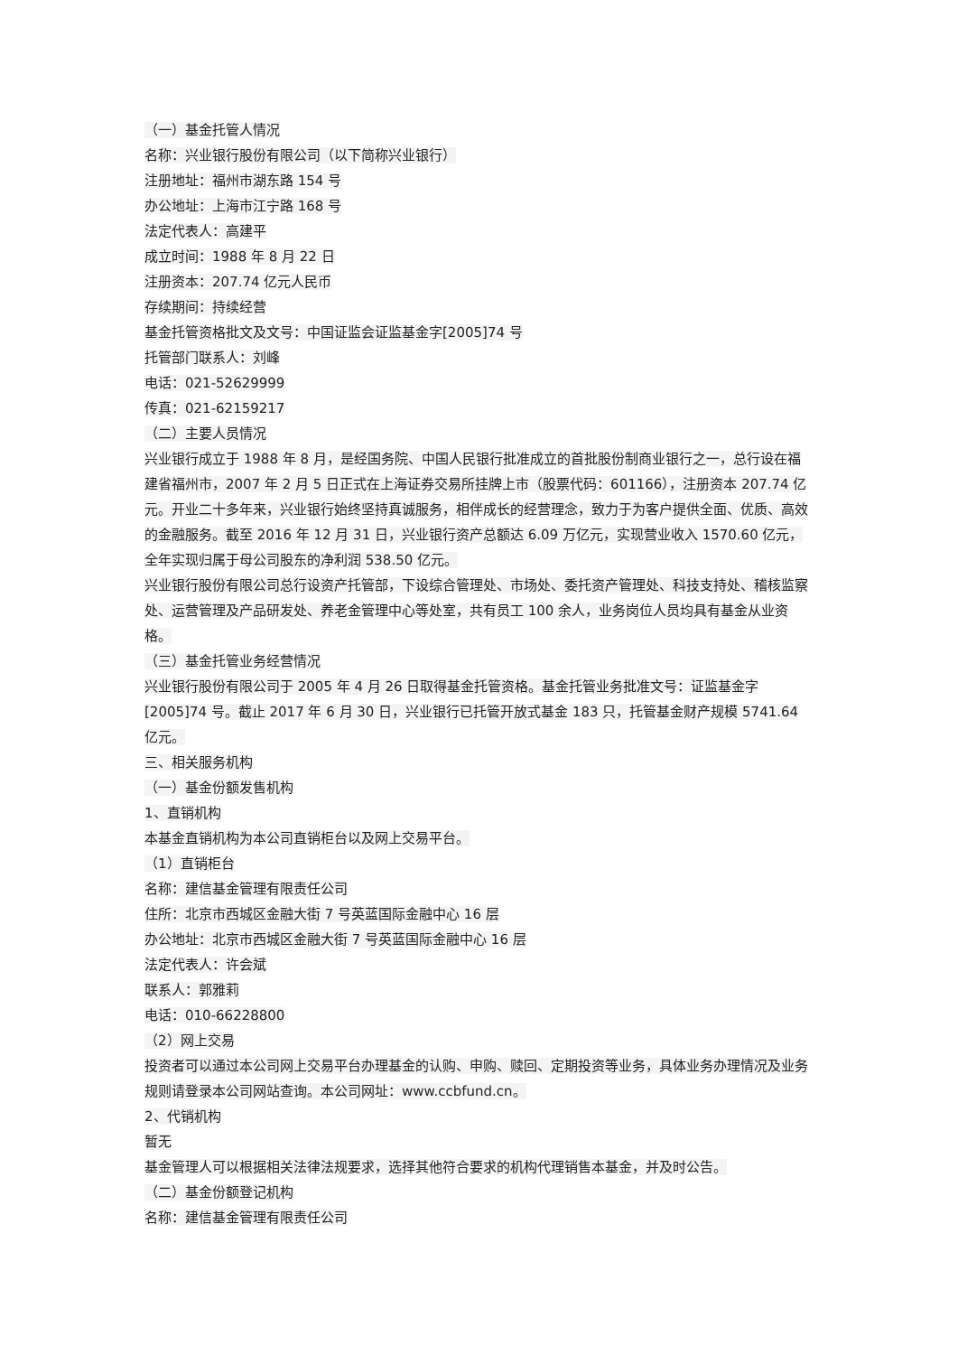（一）基金托管人情况
名称：兴业银行股份有限公司（以下简称兴业银行）
注册地址：福州市湖东路 154 号
办公地址：上海市江宁路 168 号
法定代表人：高建平
成立时间：1988 年 8 月 22 日
注册资本：207.74 亿元人民币
存续期间：持续经营
基金托管资格批文及文号：中国证监会证监基金字[2005]74 号
托管部门联系人：刘峰
电话：021-52629999
传真：021-62159217
（二）主要人员情况
兴业银行成立于 1988 年 8 月，是经国务院、中国人民银行批准成立的首批股份制商业银行之一，总行设在福建省福州市，2007 年 2 月 5 日正式在上海证券交易所挂牌上市（股票代码：601166），注册资本 207.74 亿元。开业二十多年来，兴业银行始终坚持真诚服务，相伴成长的经营理念，致力于为客户提供全面、优质、高效的金融服务。截至 2016 年 12 月 31 日，兴业银行资产总额达 6.09 万亿元，实现营业收入 1570.60 亿元，全年实现归属于母公司股东的净利润 538.50 亿元。
兴业银行股份有限公司总行设资产托管部，下设综合管理处、市场处、委托资产管理处、科技支持处、稽核监察处、运营管理及产品研发处、养老金管理中心等处室，共有员工 100 余人，业务岗位人员均具有基金从业资格。
（三）基金托管业务经营情况
兴业银行股份有限公司于 2005 年 4 月 26 日取得基金托管资格。基金托管业务批准文号：证监基金字[2005]74 号。截止 2017 年 6 月 30 日，兴业银行已托管开放式基金 183 只，托管基金财产规模 5741.64 亿元。
三、相关服务机构
（一）基金份额发售机构
1、直销机构
本基金直销机构为本公司直销柜台以及网上交易平台。
（1）直销柜台
名称：建信基金管理有限责任公司
住所：北京市西城区金融大街 7 号英蓝国际金融中心 16 层
办公地址：北京市西城区金融大街 7 号英蓝国际金融中心 16 层
法定代表人：许会斌
联系人：郭雅莉
电话：010-66228800
（2）网上交易
投资者可以通过本公司网上交易平台办理基金的认购、申购、赎回、定期投资等业务，具体业务办理情况及业务规则请登录本公司网站查询。本公司网址：www.ccbfund.cn。
2、代销机构
暂无
基金管理人可以根据相关法律法规要求，选择其他符合要求的机构代理销售本基金，并及时公告。
（二）基金份额登记机构
名称：建信基金管理有限责任公司